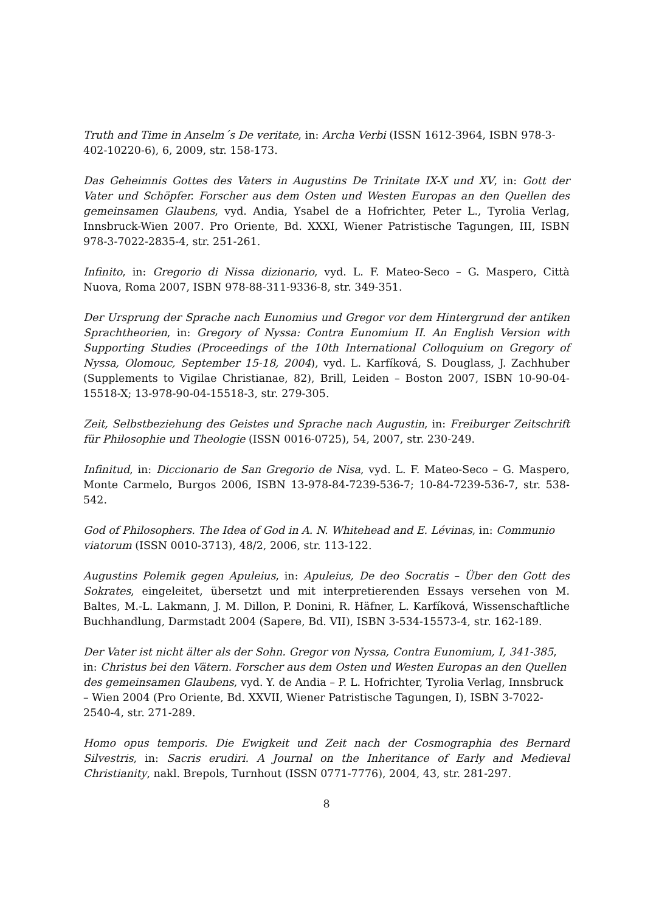Truth and Time in Anselm´s De veritate, in: Archa Verbi (ISSN 1612-3964, ISBN 978-3-402-10220-6), 6, 2009, str. 158-173.
Das Geheimnis Gottes des Vaters in Augustins De Trinitate IX-X und XV, in: Gott der Vater und Schöpfer. Forscher aus dem Osten und Westen Europas an den Quellen des gemeinsamen Glaubens, vyd. Andia, Ysabel de a Hofrichter, Peter L., Tyrolia Verlag, Innsbruck-Wien 2007. Pro Oriente, Bd. XXXI, Wiener Patristische Tagungen, III, ISBN 978-3-7022-2835-4, str. 251-261.
Infinito, in: Gregorio di Nissa dizionario, vyd. L. F. Mateo-Seco – G. Maspero, Città Nuova, Roma 2007, ISBN 978-88-311-9336-8, str. 349-351.
Der Ursprung der Sprache nach Eunomius und Gregor vor dem Hintergrund der antiken Sprachtheorien, in: Gregory of Nyssa: Contra Eunomium II. An English Version with Supporting Studies (Proceedings of the 10th International Colloquium on Gregory of Nyssa, Olomouc, September 15-18, 2004), vyd. L. Karfíková, S. Douglass, J. Zachhuber (Supplements to Vigilae Christianae, 82), Brill, Leiden – Boston 2007, ISBN 10-90-04-15518-X; 13-978-90-04-15518-3, str. 279-305.
Zeit, Selbstbeziehung des Geistes und Sprache nach Augustin, in: Freiburger Zeitschrift für Philosophie und Theologie (ISSN 0016-0725), 54, 2007, str. 230-249.
Infinitud, in: Diccionario de San Gregorio de Nisa, vyd. L. F. Mateo-Seco – G. Maspero, Monte Carmelo, Burgos 2006, ISBN 13-978-84-7239-536-7; 10-84-7239-536-7, str. 538-542.
God of Philosophers. The Idea of God in A. N. Whitehead and E. Lévinas, in: Communio viatorum (ISSN 0010-3713), 48/2, 2006, str. 113-122.
Augustins Polemik gegen Apuleius, in: Apuleius, De deo Socratis – Über den Gott des Sokrates, eingeleitet, übersetzt und mit interpretierenden Essays versehen von M. Baltes, M.-L. Lakmann, J. M. Dillon, P. Donini, R. Häfner, L. Karfíková, Wissenschaftliche Buchhandlung, Darmstadt 2004 (Sapere, Bd. VII), ISBN 3-534-15573-4, str. 162-189.
Der Vater ist nicht älter als der Sohn. Gregor von Nyssa, Contra Eunomium, I, 341-385, in: Christus bei den Vätern. Forscher aus dem Osten und Westen Europas an den Quellen des gemeinsamen Glaubens, vyd. Y. de Andia – P. L. Hofrichter, Tyrolia Verlag, Innsbruck – Wien 2004 (Pro Oriente, Bd. XXVII, Wiener Patristische Tagungen, I), ISBN 3-7022-2540-4, str. 271-289.
Homo opus temporis. Die Ewigkeit und Zeit nach der Cosmographia des Bernard Silvestris, in: Sacris erudiri. A Journal on the Inheritance of Early and Medieval Christianity, nakl. Brepols, Turnhout (ISSN 0771-7776), 2004, 43, str. 281-297.
8